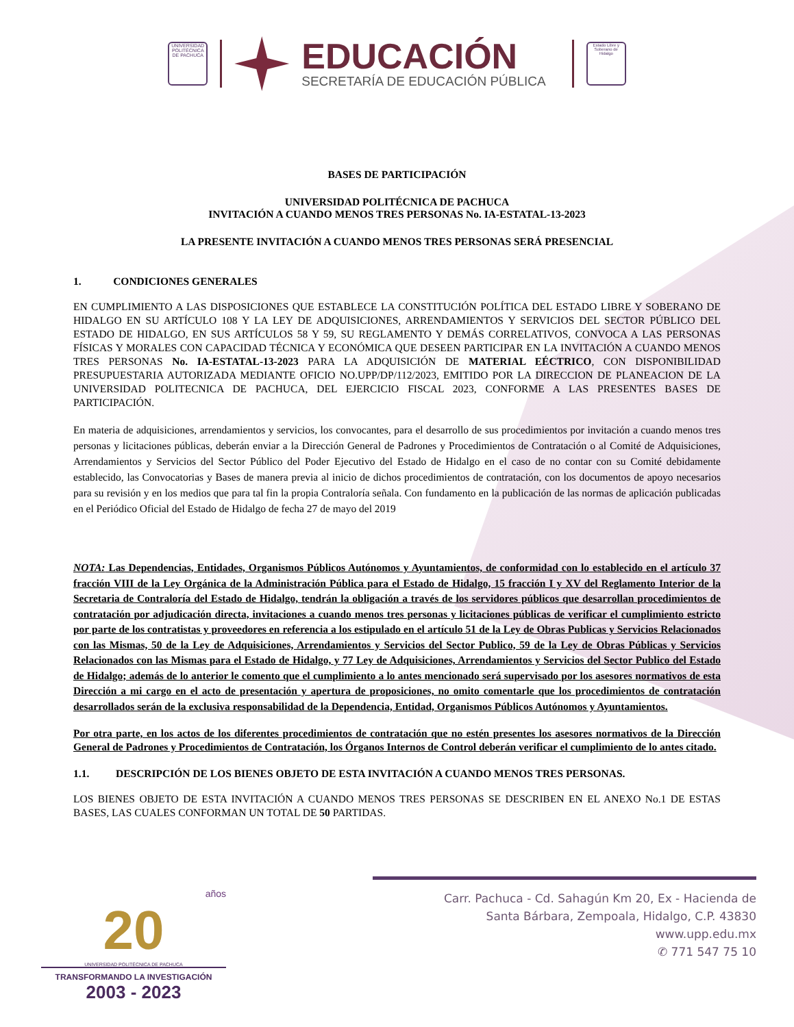UNIVERSIDAD POLITÉCNICA DE PACHUCA
EDUCACIÓN
SECRETARÍA DE EDUCACIÓN PÚBLICA
Estado Libre y Soberano de Hidalgo
BASES DE PARTICIPACIÓN
UNIVERSIDAD POLITÉCNICA DE PACHUCA
INVITACIÓN A CUANDO MENOS TRES PERSONAS No. IA-ESTATAL-13-2023
LA PRESENTE INVITACIÓN A CUANDO MENOS TRES PERSONAS SERÁ PRESENCIAL
1. CONDICIONES GENERALES
EN CUMPLIMIENTO A LAS DISPOSICIONES QUE ESTABLECE LA CONSTITUCIÓN POLÍTICA DEL ESTADO LIBRE Y SOBERANO DE HIDALGO EN SU ARTÍCULO 108 Y LA LEY DE ADQUISICIONES, ARRENDAMIENTOS Y SERVICIOS DEL SECTOR PÚBLICO DEL ESTADO DE HIDALGO, EN SUS ARTÍCULOS 58 Y 59, SU REGLAMENTO Y DEMÁS CORRELATIVOS, CONVOCA A LAS PERSONAS FÍSICAS Y MORALES CON CAPACIDAD TÉCNICA Y ECONÓMICA QUE DESEEN PARTICIPAR EN LA INVITACIÓN A CUANDO MENOS TRES PERSONAS No. IA-ESTATAL-13-2023 PARA LA ADQUISICIÓN DE MATERIAL EÉCTRICO, CON DISPONIBILIDAD PRESUPUESTARIA AUTORIZADA MEDIANTE OFICIO NO.UPP/DP/112/2023, EMITIDO POR LA DIRECCION DE PLANEACION DE LA UNIVERSIDAD POLITECNICA DE PACHUCA, DEL EJERCICIO FISCAL 2023, CONFORME A LAS PRESENTES BASES DE PARTICIPACIÓN.
En materia de adquisiciones, arrendamientos y servicios, los convocantes, para el desarrollo de sus procedimientos por invitación a cuando menos tres personas y licitaciones públicas, deberán enviar a la Dirección General de Padrones y Procedimientos de Contratación o al Comité de Adquisiciones, Arrendamientos y Servicios del Sector Público del Poder Ejecutivo del Estado de Hidalgo en el caso de no contar con su Comité debidamente establecido, las Convocatorias y Bases de manera previa al inicio de dichos procedimientos de contratación, con los documentos de apoyo necesarios para su revisión y en los medios que para tal fin la propia Contraloría señala. Con fundamento en la publicación de las normas de aplicación publicadas en el Periódico Oficial del Estado de Hidalgo de fecha 27 de mayo del 2019
NOTA: Las Dependencias, Entidades, Organismos Públicos Autónomos y Ayuntamientos, de conformidad con lo establecido en el artículo 37 fracción VIII de la Ley Orgánica de la Administración Pública para el Estado de Hidalgo, 15 fracción I y XV del Reglamento Interior de la Secretaria de Contraloría del Estado de Hidalgo, tendrán la obligación a través de los servidores públicos que desarrollan procedimientos de contratación por adjudicación directa, invitaciones a cuando menos tres personas y licitaciones públicas de verificar el cumplimiento estricto por parte de los contratistas y proveedores en referencia a los estipulado en el artículo 51 de la Ley de Obras Publicas y Servicios Relacionados con las Mismas, 50 de la Ley de Adquisiciones, Arrendamientos y Servicios del Sector Publico, 59 de la Ley de Obras Públicas y Servicios Relacionados con las Mismas para el Estado de Hidalgo, y 77 Ley de Adquisiciones, Arrendamientos y Servicios del Sector Publico del Estado de Hidalgo; además de lo anterior le comento que el cumplimiento a lo antes mencionado será supervisado por los asesores normativos de esta Dirección a mi cargo en el acto de presentación y apertura de proposiciones, no omito comentarle que los procedimientos de contratación desarrollados serán de la exclusiva responsabilidad de la Dependencia, Entidad, Organismos Públicos Autónomos y Ayuntamientos.
Por otra parte, en los actos de los diferentes procedimientos de contratación que no estén presentes los asesores normativos de la Dirección General de Padrones y Procedimientos de Contratación, los Órganos Internos de Control deberán verificar el cumplimiento de lo antes citado.
1.1. DESCRIPCIÓN DE LOS BIENES OBJETO DE ESTA INVITACIÓN A CUANDO MENOS TRES PERSONAS.
LOS BIENES OBJETO DE ESTA INVITACIÓN A CUANDO MENOS TRES PERSONAS SE DESCRIBEN EN EL ANEXO No.1 DE ESTAS BASES, LAS CUALES CONFORMAN UN TOTAL DE 50 PARTIDAS.
años
20
UNIVERSIDAD POLITÉCNICA DE PACHUCA
TRANSFORMANDO LA INVESTIGACIÓN
2003 - 2023
Carr. Pachuca - Cd. Sahagún Km 20, Ex - Hacienda de
Santa Bárbara, Zempoala, Hidalgo, C.P. 43830
www.upp.edu.mx
✆ 771 547 75 10